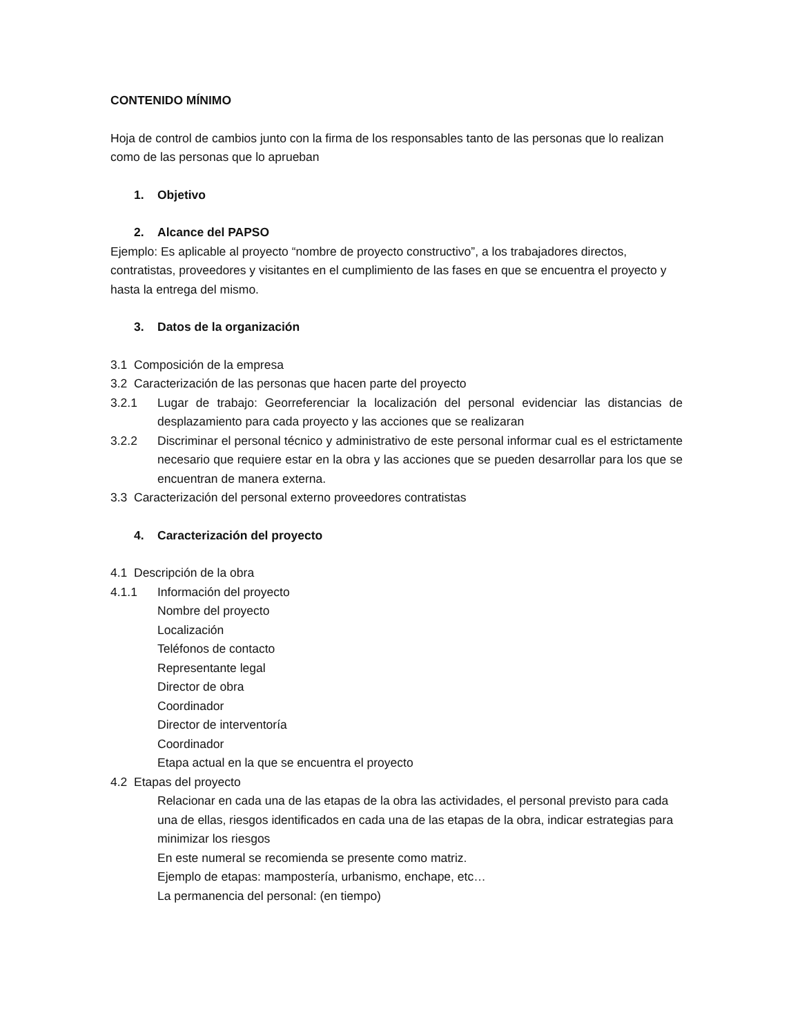CONTENIDO MÍNIMO
Hoja de control de cambios junto con la firma de los responsables tanto de las personas que lo realizan como de las personas que lo aprueban
1. Objetivo
2. Alcance del PAPSO
Ejemplo: Es aplicable al proyecto “nombre de proyecto constructivo”, a los trabajadores directos, contratistas, proveedores y visitantes en el cumplimiento de las fases en que se encuentra el proyecto y hasta la entrega del mismo.
3. Datos de la organización
3.1 Composición de la empresa
3.2 Caracterización de las personas que hacen parte del proyecto
3.2.1 Lugar de trabajo: Georreferenciar la localización del personal evidenciar las distancias de desplazamiento para cada proyecto y las acciones que se realizaran
3.2.2 Discriminar el personal técnico y administrativo de este personal informar cual es el estrictamente necesario que requiere estar en la obra y las acciones que se pueden desarrollar para los que se encuentran de manera externa.
3.3 Caracterización del personal externo proveedores contratistas
4. Caracterización del proyecto
4.1 Descripción de la obra
4.1.1 Información del proyecto
Nombre del proyecto
Localización
Teléfonos de contacto
Representante legal
Director de obra
Coordinador
Director de interventoría
Coordinador
Etapa actual en la que se encuentra el proyecto
4.2 Etapas del proyecto
Relacionar en cada una de las etapas de la obra las actividades, el personal previsto para cada una de ellas, riesgos identificados en cada una de las etapas de la obra, indicar estrategias para minimizar los riesgos
En este numeral se recomienda se presente como matriz.
Ejemplo de etapas: mampostería, urbanismo, enchape, etc…
La permanencia del personal: (en tiempo)